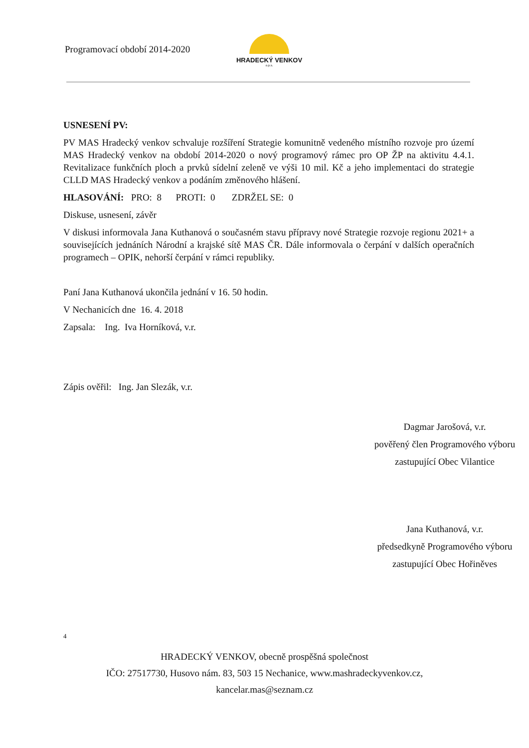Programovací období 2014-2020
HRADECKÝ VENKOV
o.p.s.
USNESENÍ PV:
PV MAS Hradecký venkov schvaluje rozšíření Strategie komunitně vedeného místního rozvoje pro území MAS Hradecký venkov na období 2014-2020 o nový programový rámec pro OP ŽP na aktivitu 4.4.1. Revitalizace funkčních ploch a prvků sídelní zeleně ve výši 10 mil. Kč a jeho implementaci do strategie CLLD MAS Hradecký venkov a podáním změnového hlášení.
HLASOVÁNÍ: PRO: 8 PROTI: 0 ZDRŽEL SE: 0
Diskuse, usnesení, závěr
V diskusi informovala Jana Kuthanová o současném stavu přípravy nové Strategie rozvoje regionu 2021+ a souvisejících jednáních Národní a krajské sítě MAS ČR. Dále informovala o čerpání v dalších operačních programech – OPIK, nehorší čerpání v rámci republiky.
Paní Jana Kuthanová ukončila jednání v 16. 50 hodin.
V Nechanicích dne 16. 4. 2018
Zapsala: Ing. Iva Horníková, v.r.
Zápis ověřil: Ing. Jan Slezák, v.r.
Dagmar Jarošová, v.r.
pověřený člen Programového výboru
zastupující Obec Vilantice
Jana Kuthanová, v.r.
předsedkyně Programového výboru
zastupující Obec Hořiněves
4
HRADECKÝ VENKOV, obecně prospěšná společnost
IČO: 27517730, Husovo nám. 83, 503 15 Nechanice, www.mashradeckyvenkov.cz,
kancelar.mas@seznam.cz